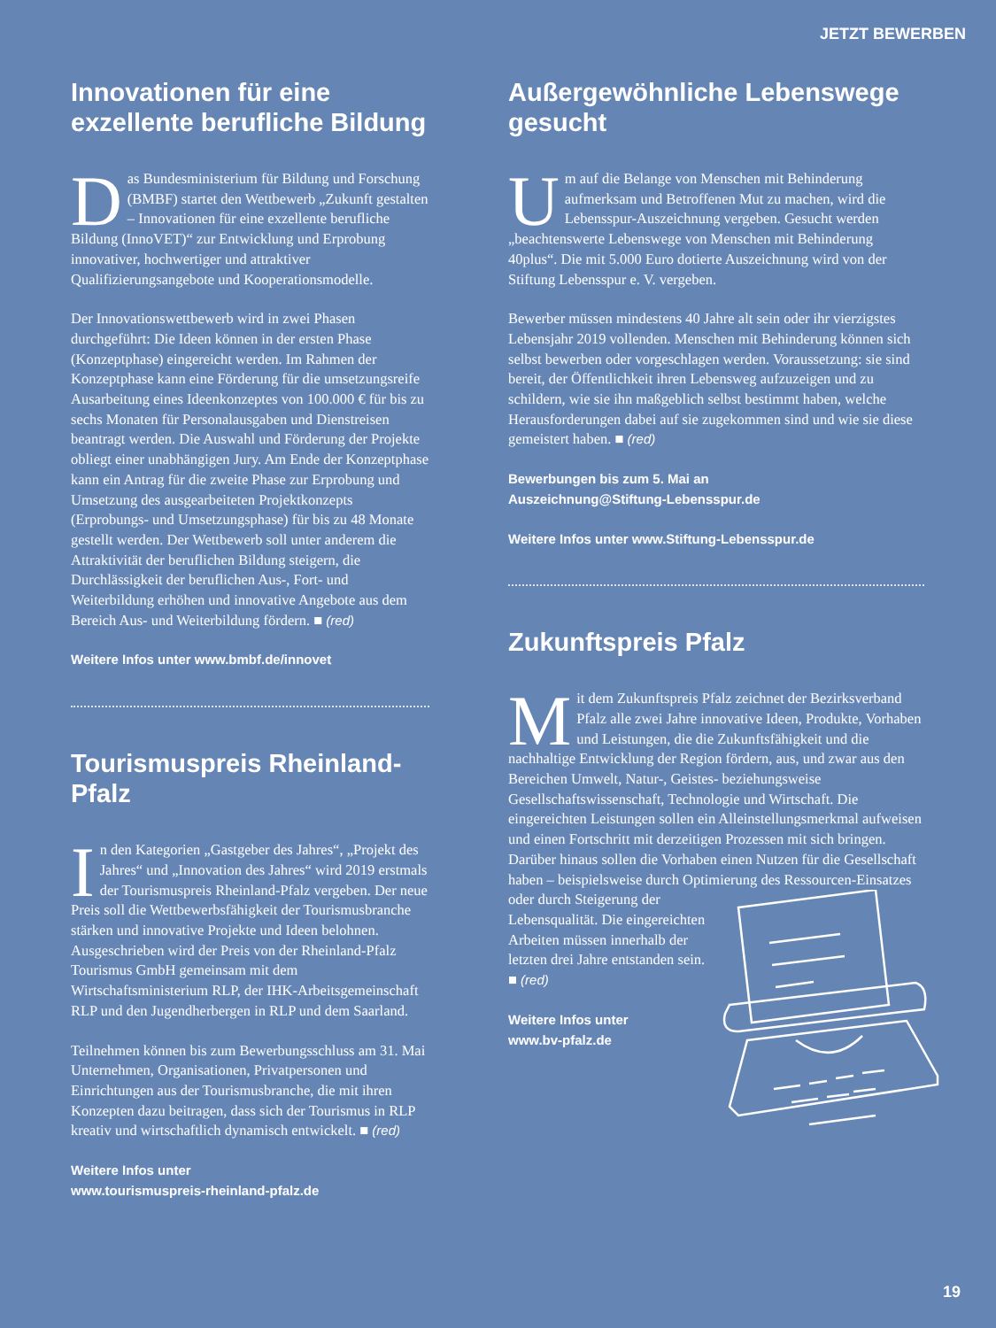JETZT BEWERBEN
Innovationen für eine exzellente berufliche Bildung
Das Bundesministerium für Bildung und Forschung (BMBF) startet den Wettbewerb „Zukunft gestalten – Innovationen für eine exzellente berufliche Bildung (InnoVET)“ zur Entwicklung und Erprobung innovativer, hochwertiger und attraktiver Qualifizierungsangebote und Kooperationsmodelle.
Der Innovationswettbewerb wird in zwei Phasen durchgeführt: Die Ideen können in der ersten Phase (Konzeptphase) eingereicht werden. Im Rahmen der Konzeptphase kann eine Förderung für die umsetzungsreife Ausarbeitung eines Ideenkonzeptes von 100.000 € für bis zu sechs Monaten für Personalausgaben und Dienstreisen beantragt werden. Die Auswahl und Förderung der Projekte obliegt einer unabhängigen Jury. Am Ende der Konzeptphase kann ein Antrag für die zweite Phase zur Erprobung und Umsetzung des ausgearbeiteten Projektkonzepts (Erprobungs- und Umsetzungsphase) für bis zu 48 Monate gestellt werden. Der Wettbewerb soll unter anderem die Attraktivität der beruflichen Bildung steigern, die Durchlässigkeit der beruflichen Aus-, Fort- und Weiterbildung erhöhen und innovative Angebote aus dem Bereich Aus- und Weiterbildung fördern. ■ (red)
Weitere Infos unter www.bmbf.de/innovet
Tourismuspreis Rheinland-Pfalz
In den Kategorien „Gastgeber des Jahres“, „Projekt des Jahres“ und „Innovation des Jahres“ wird 2019 erstmals der Tourismuspreis Rheinland-Pfalz vergeben. Der neue Preis soll die Wettbewerbsfähigkeit der Tourismusbranche stärken und innovative Projekte und Ideen belohnen. Ausgeschrieben wird der Preis von der Rheinland-Pfalz Tourismus GmbH gemeinsam mit dem Wirtschaftsministerium RLP, der IHK-Arbeitsgemeinschaft RLP und den Jugendherbergen in RLP und dem Saarland.
Teilnehmen können bis zum Bewerbungsschluss am 31. Mai Unternehmen, Organisationen, Privatpersonen und Einrichtungen aus der Tourismusbranche, die mit ihren Konzepten dazu beitragen, dass sich der Tourismus in RLP kreativ und wirtschaftlich dynamisch entwickelt. ■ (red)
Weitere Infos unter
www.tourismuspreis-rheinland-pfalz.de
Außergewöhnliche Lebenswege gesucht
Um auf die Belange von Menschen mit Behinderung aufmerksam und Betroffenen Mut zu machen, wird die Lebensspur-Auszeichnung vergeben. Gesucht werden „beachtenswerte Lebenswege von Menschen mit Behinderung 40plus“. Die mit 5.000 Euro dotierte Auszeichnung wird von der Stiftung Lebensspur e. V. vergeben.
Bewerber müssen mindestens 40 Jahre alt sein oder ihr vierzigstes Lebensjahr 2019 vollenden. Menschen mit Behinderung können sich selbst bewerben oder vorgeschlagen werden. Voraussetzung: sie sind bereit, der Öffentlichkeit ihren Lebensweg aufzuzeigen und zu schildern, wie sie ihn maßgeblich selbst bestimmt haben, welche Herausforderungen dabei auf sie zugekommen sind und wie sie diese gemeistert haben. ■ (red)
Bewerbungen bis zum 5. Mai an
Auszeichnung@Stiftung-Lebensspur.de
Weitere Infos unter www.Stiftung-Lebensspur.de
Zukunftspreis Pfalz
Mit dem Zukunftspreis Pfalz zeichnet der Bezirksverband Pfalz alle zwei Jahre innovative Ideen, Produkte, Vorhaben und Leistungen, die die Zukunftsfähigkeit und die nachhaltige Entwicklung der Region fördern, aus, und zwar aus den Bereichen Umwelt, Natur-, Geistes- beziehungsweise Gesellschaftswissenschaft, Technologie und Wirtschaft. Die eingereichten Leistungen sollen ein Alleinstellungsmerkmal aufweisen und einen Fortschritt mit derzeitigen Prozessen mit sich bringen. Darüber hinaus sollen die Vorhaben einen Nutzen für die Gesellschaft haben – beispielsweise durch Optimierung des Ressourcen-Einsatzes oder durch Steigerung der Lebensqualität. Die eingereichten Arbeiten müssen innerhalb der letzten drei Jahre entstanden sein. ■ (red)
Weitere Infos unter
www.bv-pfalz.de
19